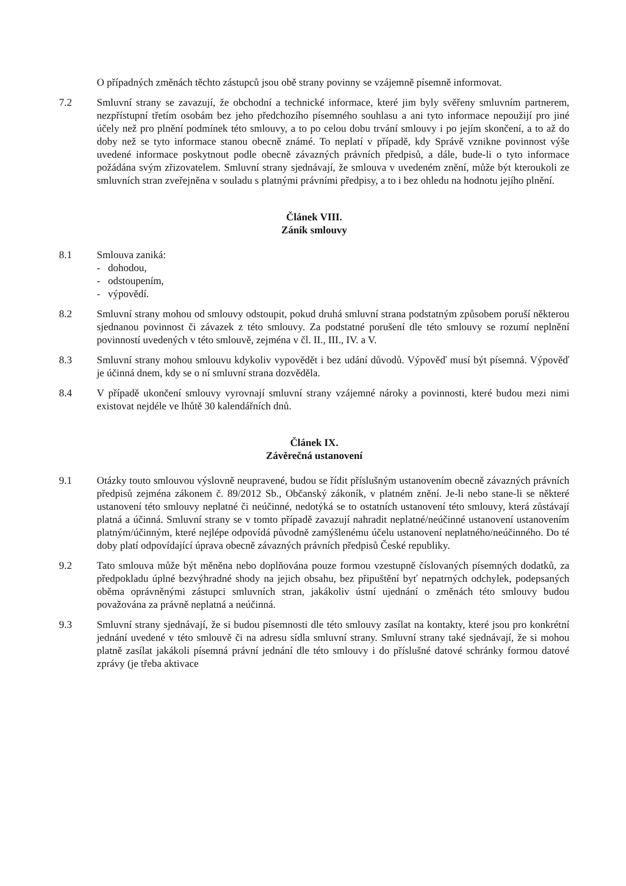O případných změnách těchto zástupců jsou obě strany povinny se vzájemně písemně informovat.
7.2 Smluvní strany se zavazují, že obchodní a technické informace, které jim byly svěřeny smluvním partnerem, nezpřístupní třetím osobám bez jeho předchozího písemného souhlasu a ani tyto informace nepoužijí pro jiné účely než pro plnění podmínek této smlouvy, a to po celou dobu trvání smlouvy i po jejím skončení, a to až do doby než se tyto informace stanou obecně známé. To neplatí v případě, kdy Správě vznikne povinnost výše uvedené informace poskytnout podle obecně závazných právních předpisů, a dále, bude-li o tyto informace požádána svým zřizovatelem. Smluvní strany sjednávají, že smlouva v uvedeném znění, může být kteroukoli ze smluvních stran zveřejněna v souladu s platnými právními předpisy, a to i bez ohledu na hodnotu jejího plnění.
Článek VIII.
Zánik smlouvy
8.1 Smlouva zaniká:
- dohodou,
- odstoupením,
- výpovědí.
8.2 Smluvní strany mohou od smlouvy odstoupit, pokud druhá smluvní strana podstatným způsobem poruší některou sjednanou povinnost či závazek z této smlouvy. Za podstatné porušení dle této smlouvy se rozumí neplnění povinností uvedených v této smlouvě, zejména v čl. II., III., IV. a V.
8.3 Smluvní strany mohou smlouvu kdykoliv vypovědět i bez udání důvodů. Výpověď musí být písemná. Výpověď je účinná dnem, kdy se o ní smluvní strana dozvěděla.
8.4 V případě ukončení smlouvy vyrovnají smluvní strany vzájemné nároky a povinnosti, které budou mezi nimi existovat nejdéle ve lhůtě 30 kalendářních dnů.
Článek IX.
Závěrečná ustanovení
9.1 Otázky touto smlouvou výslovně neupravené, budou se řídit příslušným ustanovením obecně závazných právních předpisů zejména zákonem č. 89/2012 Sb., Občanský zákoník, v platném znění. Je-li nebo stane-li se některé ustanovení této smlouvy neplatné či neúčinné, nedotýká se to ostatních ustanovení této smlouvy, která zůstávají platná a účinná. Smluvní strany se v tomto případě zavazují nahradit neplatné/neúčinné ustanovení ustanovením platným/účinným, které nejlépe odpovídá původně zamýšlenému účelu ustanovení neplatného/neúčinného. Do té doby platí odpovídající úprava obecně závazných právních předpisů České republiky.
9.2 Tato smlouva může být měněna nebo doplňována pouze formou vzestupně číslovaných písemných dodatků, za předpokladu úplné bezvýhradné shody na jejich obsahu, bez připuštění byť nepatrných odchylek, podepsaných oběma oprávněnými zástupci smluvních stran, jakákoliv ústní ujednání o změnách této smlouvy budou považována za právně neplatná a neúčinná.
9.3 Smluvní strany sjednávají, že si budou písemnosti dle této smlouvy zasílat na kontakty, které jsou pro konkrétní jednání uvedené v této smlouvě či na adresu sídla smluvní strany. Smluvní strany také sjednávají, že si mohou platně zasílat jakákoli písemná právní jednání dle této smlouvy i do příslušné datové schránky formou datové zprávy (je třeba aktivace